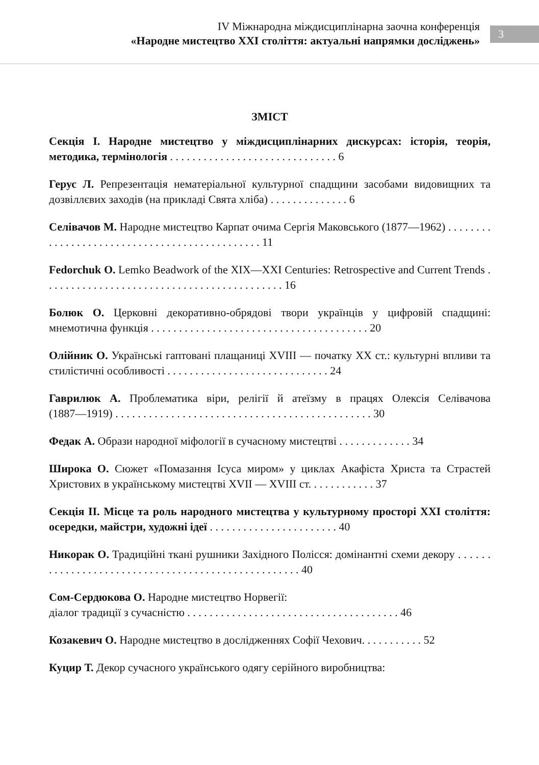IV Міжнародна міждисциплінарна заочна конференція
«Народне мистецтво XXI століття: актуальні напрямки досліджень»
3
ЗМІСТ
Секція І. Народне мистецтво у міждисциплінарних дискурсах: історія, теорія, методика, термінологія . . . . . . . . . . . . . . . . . . . . . . . . . . . . . . 6
Герус Л. Репрезентація нематеріальної культурної спадщини засобами видовищних та дозвіллєвих заходів (на прикладі Свята хліба) . . . . . . . . . . . . . . 6
Селівачов М. Народне мистецтво Карпат очима Сергія Маковського (1877―1962) . . . . . . . . . . . . . . . . . . . . . . . . . . . . . . . . . . . . . . . . . . . . . . 11
Fedorchuk O. Lemko Beadwork of the XIX—XXI Centuries: Retrospective and Current Trends . . . . . . . . . . . . . . . . . . . . . . . . . . . . . . . . . . . . . . . . . . . 16
Болюк О. Церковні декоративно-обрядові твори українців у цифровій спадщині: мнемотична функція . . . . . . . . . . . . . . . . . . . . . . . . . . . . . . . . . . . . . . . 20
Олійник О. Українські гаптовані плащаниці XVIII — початку XX ст.: культурні впливи та стилістичні особливості . . . . . . . . . . . . . . . . . . . . . . . . . . . . . 24
Гаврилюк А. Проблематика віри, релігії й атеїзму в працях Олексія Селівачова (1887―1919) . . . . . . . . . . . . . . . . . . . . . . . . . . . . . . . . . . . . . . . . . . . . . . 30
Федак А. Образи народної міфології в сучасному мистецтві . . . . . . . . . . . . . 34
Широка О. Сюжет «Помазання Ісуса миром» у циклах Акафіста Христа та Страстей Христових в українському мистецтві XVII — XVIII ст. . . . . . . . . . . . 37
Секція ІІ. Місце та роль народного мистецтва у культурному просторі XXI століття: осередки, майстри, художні ідеї . . . . . . . . . . . . . . . . . . . . . . . 40
Никорак О. Традиційні ткані рушники Західного Полісся: домінантні схеми декору . . . . . . . . . . . . . . . . . . . . . . . . . . . . . . . . . . . . . . . . . . . . . . . . . . . 40
Сом-Сердюкова О. Народне мистецтво Норвегії:
діалог традиції з сучасністю . . . . . . . . . . . . . . . . . . . . . . . . . . . . . . . . . . . . . . 46
Козакевич О. Народне мистецтво в дослідженнях Софії Чехович. . . . . . . . . . . 52
Куцир Т. Декор сучасного українського одягу серійного виробництва: